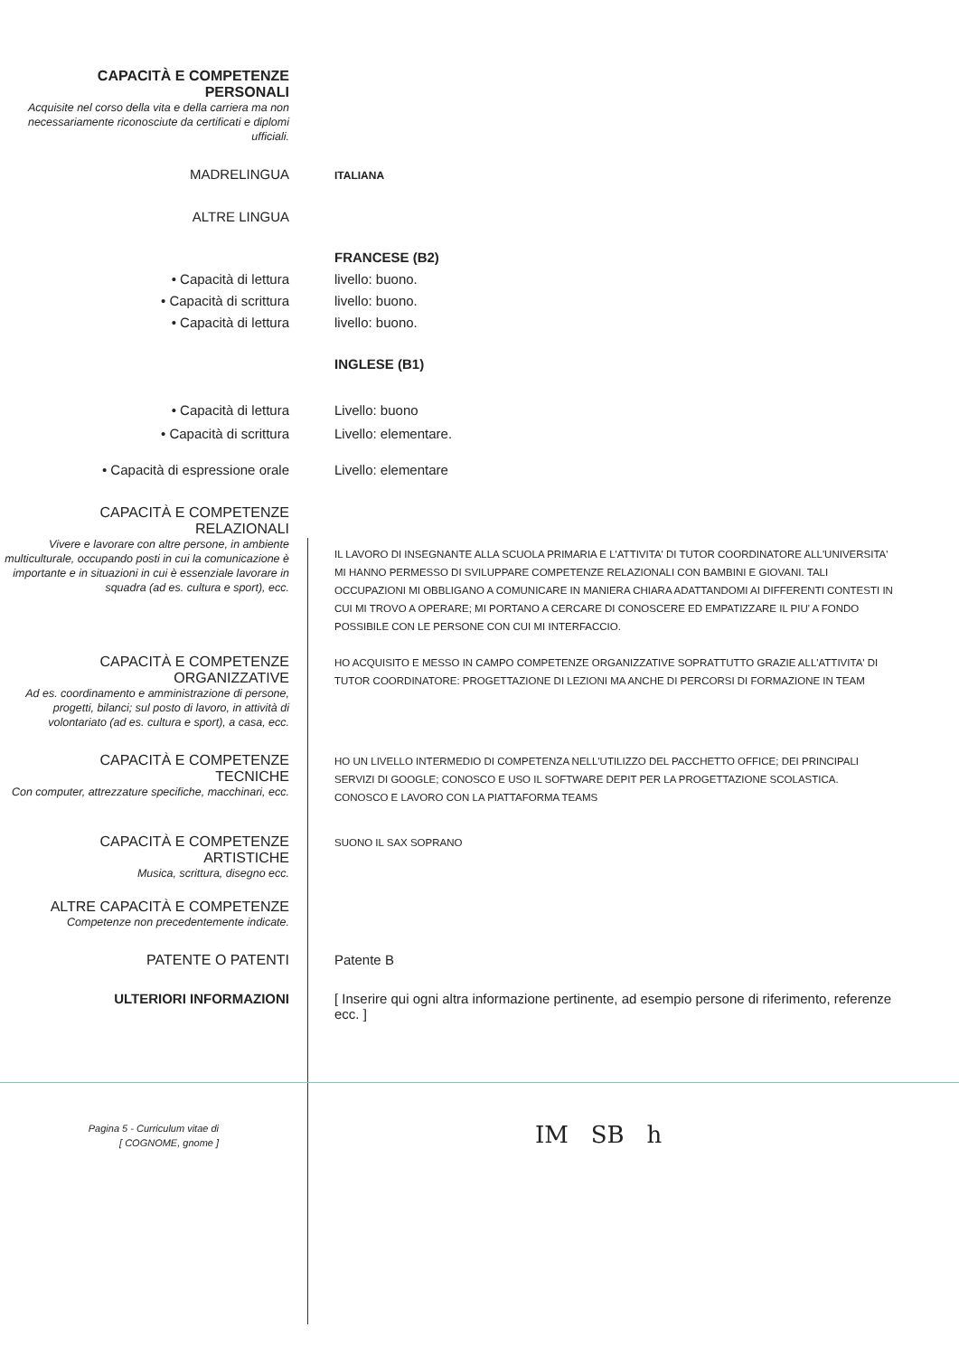CAPACITÀ E COMPETENZE
PERSONALI
Acquisite nel corso della vita e della carriera ma non necessariamente riconosciute da certificati e diplomi ufficiali.
MADRELINGUA
ITALIANA
ALTRE LINGUA
• Capacità di lettura
• Capacità di scrittura
• Capacità di lettura
FRANCESE (B2)
livello: buono.
livello: buono.
livello: buono.
INGLESE (B1)
• Capacità di lettura
• Capacità di scrittura
Livello: buono
Livello: elementare.
• Capacità di espressione orale Livello: elementare
CAPACITÀ E COMPETENZE
RELAZIONALI
Vivere e lavorare con altre persone, in ambiente multiculturale, occupando posti in cui la comunicazione è importante e in situazioni in cui è essenziale lavorare in squadra (ad es. cultura e sport), ecc.
IL LAVORO DI INSEGNANTE ALLA SCUOLA PRIMARIA E L'ATTIVITA' DI TUTOR COORDINATORE ALL'UNIVERSITA' MI HANNO PERMESSO DI SVILUPPARE COMPETENZE RELAZIONALI CON BAMBINI E GIOVANI. TALI OCCUPAZIONI MI OBBLIGANO A COMUNICARE IN MANIERA CHIARA ADATTANDOMI AI DIFFERENTI CONTESTI IN CUI MI TROVO A OPERARE; MI PORTANO A CERCARE DI CONOSCERE ED EMPATIZZARE IL PIU' A FONDO POSSIBILE CON LE PERSONE CON CUI MI INTERFACCIO.
CAPACITÀ E COMPETENZE
ORGANIZZATIVE
Ad es. coordinamento e amministrazione di persone, progetti, bilanci; sul posto di lavoro, in attività di volontariato (ad es. cultura e sport), a casa, ecc.
HO ACQUISITO E MESSO IN CAMPO COMPETENZE ORGANIZZATIVE SOPRATTUTTO GRAZIE ALL'ATTIVITA' DI TUTOR COORDINATORE: PROGETTAZIONE DI LEZIONI MA ANCHE DI PERCORSI DI FORMAZIONE IN TEAM
CAPACITÀ E COMPETENZE
TECNICHE
Con computer, attrezzature specifiche, macchinari, ecc.
HO UN LIVELLO INTERMEDIO DI COMPETENZA NELL'UTILIZZO DEL PACCHETTO OFFICE; DEI PRINCIPALI SERVIZI DI GOOGLE; CONOSCO E USO IL SOFTWARE DEPIT PER LA PROGETTAZIONE SCOLASTICA. CONOSCO E LAVORO CON LA PIATTAFORMA TEAMS
CAPACITÀ E COMPETENZE
ARTISTICHE
Musica, scrittura, disegno ecc.
SUONO IL SAX SOPRANO
ALTRE CAPACITÀ E COMPETENZE
Competenze non precedentemente indicate.
PATENTE O PATENTI Patente B
ULTERIORI INFORMAZIONI [ Inserire qui ogni altra informazione pertinente, ad esempio persone di riferimento, referenze ecc. ]
Pagina 5 - Curriculum vitae di
[ COGNOME, gnome ]
IM SB h